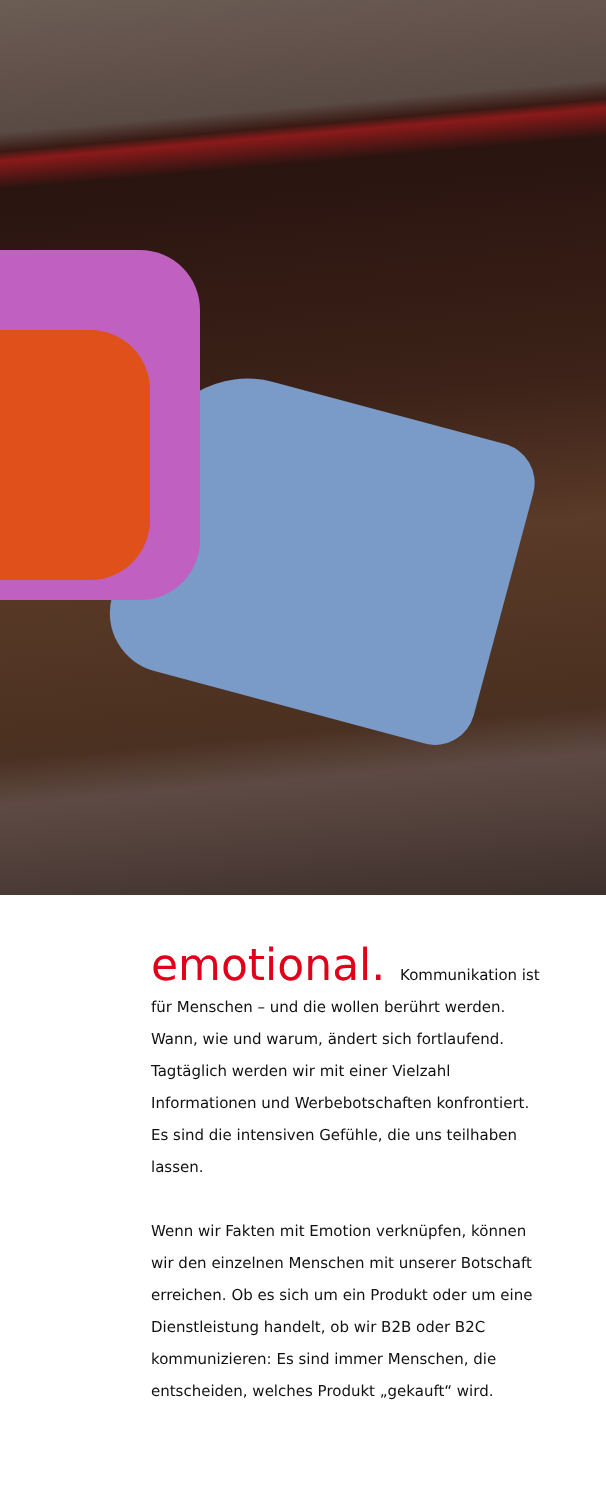emotional. Kommunikation ist für Menschen – und die wollen berührt werden. Wann, wie und warum, ändert sich fortlaufend. Tagtäglich werden wir mit einer Vielzahl Informationen und Werbebot­schaften konfrontiert. Es sind die intensiven Gefühle, die uns teilhaben lassen.
Wenn wir Fakten mit Emotion verknüpfen, können wir den einzelnen Menschen mit unserer Botschaft errei­chen. Ob es sich um ein Produkt oder um eine Dienst­leistung handelt, ob wir B2B oder B2C kommunizieren: Es sind immer Menschen, die entscheiden, welches Produkt „gekauft“ wird.